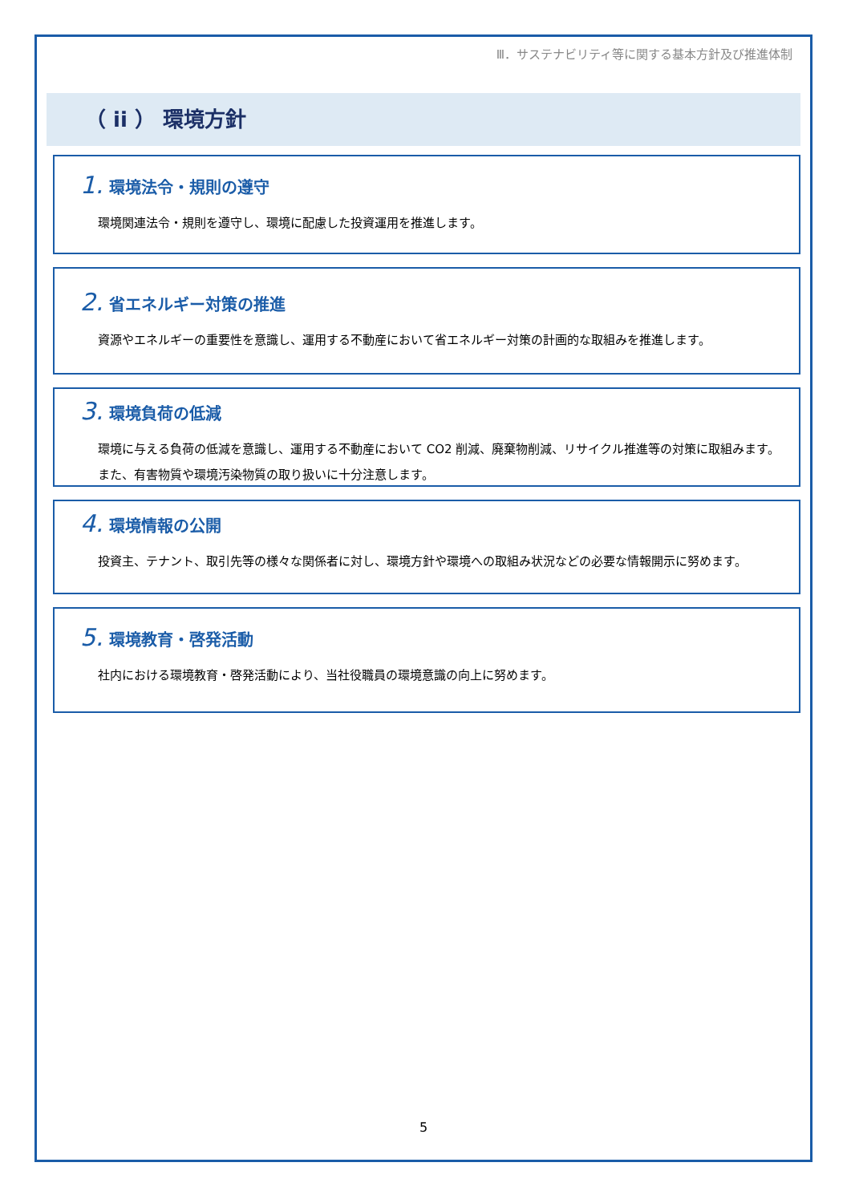Ⅲ．サステナビリティ等に関する基本方針及び推進体制
（ ii ） 環境方針
1. 環境法令・規則の遵守
環境関連法令・規則を遵守し、環境に配慮した投資運用を推進します。
2. 省エネルギー対策の推進
資源やエネルギーの重要性を意識し、運用する不動産において省エネルギー対策の計画的な取組みを推進します。
3. 環境負荷の低減
環境に与える負荷の低減を意識し、運用する不動産において CO2 削減、廃棄物削減、リサイクル推進等の対策に取組みます。また、有害物質や環境汚染物質の取り扱いに十分注意します。
4. 環境情報の公開
投資主、テナント、取引先等の様々な関係者に対し、環境方針や環境への取組み状況などの必要な情報開示に努めます。
5. 環境教育・啓発活動
社内における環境教育・啓発活動により、当社役職員の環境意識の向上に努めます。
5